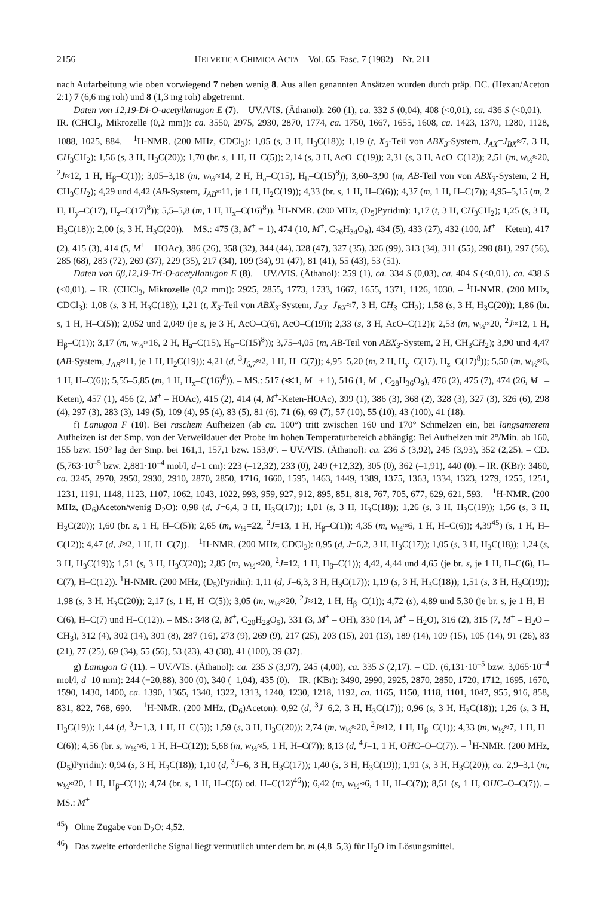2156 HELVETICA CHIMICA ACTA – Vol. 65. Fasc. 7 (1982) – Nr. 211
nach Aufarbeitung wie oben vorwiegend 7 neben wenig 8. Aus allen genannten Ansätzen wurden durch präp. DC. (Hexan/Aceton 2:1) 7 (6,6 mg roh) und 8 (1,3 mg roh) abgetrennt.
Daten von 12,19-Di-O-acetyllanugon E (7). – UV./VIS. (Äthanol): 260 (1), ca. 332 S (0,04), 408 (<0,01), ca. 436 S (<0,01). – IR. (CHCl<sub>3</sub>, Mikrozelle (0,2 mm)): ca. 3550, 2975, 2930, 2870, 1774, ca. 1750, 1667, 1655, 1608, ca. 1423, 1370, 1280, 1128, 1088, 1025, 884. – <sup>1</sup>H-NMR. (200 MHz, CDCl<sub>3</sub>): 1,05 (s, 3 H, H<sub>3</sub>C(18)); 1,19 (t, X<sub>3</sub>-Teil von ABX<sub>3</sub>-System, J<sub>AX</sub>=J<sub>BX</sub>≈7, 3 H, CH<sub>3</sub>CH<sub>2</sub>); 1,56 (s, 3 H, H<sub>3</sub>C(20)); 1,70 (br. s, 1 H, H–C(5)); 2,14 (s, 3 H, AcO–C(19)); 2,31 (s, 3 H, AcO–C(12)); 2,51 (m, w<sub>½</sub>≈20, <sup>2</sup>J≈12, 1 H, H<sub>β</sub>–C(1)); 3,05–3,18 (m, w<sub>½</sub>≈14, 2 H, H<sub>a</sub>–C(15), H<sub>b</sub>–C(15)<sup>8</sup>)); 3,60–3,90 (m, AB-Teil von von ABX<sub>3</sub>-System, 2 H, CH<sub>3</sub>CH<sub>2</sub>); 4,29 und 4,42 (AB-System, J<sub>AB</sub>≈11, je 1 H, H<sub>2</sub>C(19)); 4,33 (br. s, 1 H, H–C(6)); 4,37 (m, 1 H, H–C(7)); 4,95–5,15 (m, 2 H, H<sub>y</sub>–C(17), H<sub>z</sub>–C(17)<sup>8</sup>)); 5,5–5,8 (m, 1 H, H<sub>x</sub>–C(16)<sup>8</sup>)). <sup>1</sup>H-NMR. (200 MHz, (D<sub>5</sub>)Pyridin): 1,17 (t, 3 H, CH<sub>3</sub>CH<sub>2</sub>); 1,25 (s, 3 H, H<sub>3</sub>C(18)); 2,00 (s, 3 H, H<sub>3</sub>C(20)). – MS.: 475 (3, M<sup>+</sup> + 1), 474 (10, M<sup>+</sup>, C<sub>26</sub>H<sub>34</sub>O<sub>8</sub>), 434 (5), 433 (27), 432 (100, M<sup>+</sup> – Keten), 417 (2), 415 (3), 414 (5, M<sup>+</sup> – HOAc), 386 (26), 358 (32), 344 (44), 328 (47), 327 (35), 326 (99), 313 (34), 311 (55), 298 (81), 297 (56), 285 (68), 283 (72), 269 (37), 229 (35), 217 (34), 109 (34), 91 (47), 81 (41), 55 (43), 53 (51).
Daten von 6β,12,19-Tri-O-acetyllanugon E (8). – UV./VIS. (Äthanol): 259 (1), ca. 334 S (0,03), ca. 404 S (<0,01), ca. 438 S (<0,01). – IR. (CHCl<sub>3</sub>, Mikrozelle (0,2 mm)): 2925, 2855, 1773, 1733, 1667, 1655, 1371, 1126, 1030. – <sup>1</sup>H-NMR. (200 MHz, CDCl<sub>3</sub>): 1,08 (s, 3 H, H<sub>3</sub>C(18)); 1,21 (t, X<sub>3</sub>-Teil von ABX<sub>3</sub>-System, J<sub>AX</sub>=J<sub>BX</sub>≈7, 3 H, CH<sub>3</sub>–CH<sub>2</sub>); 1,58 (s, 3 H, H<sub>3</sub>C(20)); 1,86 (br. s, 1 H, H–C(5)); 2,052 und 2,049 (je s, je 3 H, AcO–C(6), AcO–C(19)); 2,33 (s, 3 H, AcO–C(12)); 2,53 (m, w<sub>½</sub>≈20, <sup>2</sup>J≈12, 1 H, H<sub>β</sub>–C(1)); 3,17 (m, w<sub>½</sub>≈16, 2 H, H<sub>a</sub>–C(15), H<sub>b</sub>–C(15)<sup>8</sup>)); 3,75–4,05 (m, AB-Teil von ABX<sub>3</sub>-System, 2 H, CH<sub>3</sub>CH<sub>2</sub>); 3,90 und 4,47 (AB-System, J<sub>AB</sub>≈11, je 1 H, H<sub>2</sub>C(19)); 4,21 (d, <sup>3</sup>J<sub>6,7</sub>≈2, 1 H, H–C(7)); 4,95–5,20 (m, 2 H, H<sub>y</sub>–C(17), H<sub>z</sub>–C(17)<sup>8</sup>)); 5,50 (m, w<sub>½</sub>≈6, 1 H, H–C(6)); 5,55–5,85 (m, 1 H, H<sub>x</sub>–C(16)<sup>8</sup>)). – MS.: 517 (≪1, M<sup>+</sup> + 1), 516 (1, M<sup>+</sup>, C<sub>28</sub>H<sub>36</sub>O<sub>9</sub>), 476 (2), 475 (7), 474 (26, M<sup>+</sup> – Keten), 457 (1), 456 (2, M<sup>+</sup> – HOAc), 415 (2), 414 (4, M<sup>+</sup>-Keten-HOAc), 399 (1), 386 (3), 368 (2), 328 (3), 327 (3), 326 (6), 298 (4), 297 (3), 283 (3), 149 (5), 109 (4), 95 (4), 83 (5), 81 (6), 71 (6), 69 (7), 57 (10), 55 (10), 43 (100), 41 (18).
f) Lanugon F (10). Bei raschem Aufheizen (ab ca. 100°) tritt zwischen 160 und 170° Schmelzen ein, bei langsamerem Aufheizen ist der Smp. von der Verweildauer der Probe im hohen Temperaturbereich abhängig: Bei Aufheizen mit 2°/Min. ab 160, 155 bzw. 150° lag der Smp. bei 161,1, 157,1 bzw. 153,0°. – UV./VIS. (Äthanol): ca. 236 S (3,92), 245 (3,93), 352 (2,25). – CD. (5,763·10<sup>–5</sup> bzw. 2,881·10<sup>–4</sup> mol/l, d=1 cm): 223 (–12,32), 233 (0), 249 (+12,32), 305 (0), 362 (–1,91), 440 (0). – IR. (KBr): 3460, ca. 3245, 2970, 2950, 2930, 2910, 2870, 2850, 1716, 1660, 1595, 1463, 1449, 1389, 1375, 1363, 1334, 1323, 1279, 1255, 1251, 1231, 1191, 1148, 1123, 1107, 1062, 1043, 1022, 993, 959, 927, 912, 895, 851, 818, 767, 705, 677, 629, 621, 593. – <sup>1</sup>H-NMR. (200 MHz, (D<sub>6</sub>)Aceton/wenig D<sub>2</sub>O): 0,98 (d, J=6,4, 3 H, H<sub>3</sub>C(17)); 1,01 (s, 3 H, H<sub>3</sub>C(18)); 1,26 (s, 3 H, H<sub>3</sub>C(19)); 1,56 (s, 3 H, H<sub>3</sub>C(20)); 1,60 (br. s, 1 H, H–C(5)); 2,65 (m, w<sub>½</sub>=22, <sup>2</sup>J=13, 1 H, H<sub>β</sub>–C(1)); 4,35 (m, w<sub>½</sub>≈6, 1 H, H–C(6)); 4,39<sup>45</sup>) (s, 1 H, H–C(12)); 4,47 (d, J≈2, 1 H, H–C(7)). – <sup>1</sup>H-NMR. (200 MHz, CDCl<sub>3</sub>): 0,95 (d, J=6,2, 3 H, H<sub>3</sub>C(17)); 1,05 (s, 3 H, H<sub>3</sub>C(18)); 1,24 (s, 3 H, H<sub>3</sub>C(19)); 1,51 (s, 3 H, H<sub>3</sub>C(20)); 2,85 (m, w<sub>½</sub>≈20, <sup>2</sup>J=12, 1 H, H<sub>β</sub>–C(1)); 4,42, 4,44 und 4,65 (je br. s, je 1 H, H–C(6), H–C(7), H–C(12)). <sup>1</sup>H-NMR. (200 MHz, (D<sub>5</sub>)Pyridin): 1,11 (d, J=6,3, 3 H, H<sub>3</sub>C(17)); 1,19 (s, 3 H, H<sub>3</sub>C(18)); 1,51 (s, 3 H, H<sub>3</sub>C(19)); 1,98 (s, 3 H, H<sub>3</sub>C(20)); 2,17 (s, 1 H, H–C(5)); 3,05 (m, w<sub>½</sub>≈20, <sup>2</sup>J≈12, 1 H, H<sub>β</sub>–C(1)); 4,72 (s), 4,89 und 5,30 (je br. s, je 1 H, H–C(6), H–C(7) und H–C(12)). – MS.: 348 (2, M<sup>+</sup>, C<sub>20</sub>H<sub>28</sub>O<sub>5</sub>), 331 (3, M<sup>+</sup> – OH), 330 (14, M<sup>+</sup> – H<sub>2</sub>O), 316 (2), 315 (7, M<sup>+</sup> – H<sub>2</sub>O – CH<sub>3</sub>), 312 (4), 302 (14), 301 (8), 287 (16), 273 (9), 269 (9), 217 (25), 203 (15), 201 (13), 189 (14), 109 (15), 105 (14), 91 (26), 83 (21), 77 (25), 69 (34), 55 (56), 53 (23), 43 (38), 41 (100), 39 (37).
g) Lanugon G (11). – UV./VIS. (Äthanol): ca. 235 S (3,97), 245 (4,00), ca. 335 S (2,17). – CD. (6,131·10<sup>–5</sup> bzw. 3,065·10<sup>–4</sup> mol/l, d=10 mm): 244 (+20,88), 300 (0), 340 (–1,04), 435 (0). – IR. (KBr): 3490, 2990, 2925, 2870, 2850, 1720, 1712, 1695, 1670, 1590, 1430, 1400, ca. 1390, 1365, 1340, 1322, 1313, 1240, 1230, 1218, 1192, ca. 1165, 1150, 1118, 1101, 1047, 955, 916, 858, 831, 822, 768, 690. – <sup>1</sup>H-NMR. (200 MHz, (D<sub>6</sub>)Aceton): 0,92 (d, <sup>3</sup>J=6,2, 3 H, H<sub>3</sub>C(17)); 0,96 (s, 3 H, H<sub>3</sub>C(18)); 1,26 (s, 3 H, H<sub>3</sub>C(19)); 1,44 (d, <sup>3</sup>J=1,3, 1 H, H–C(5)); 1,59 (s, 3 H, H<sub>3</sub>C(20)); 2,74 (m, w<sub>½</sub>≈20, <sup>2</sup>J≈12, 1 H, H<sub>β</sub>–C(1)); 4,33 (m, w<sub>½</sub>≈7, 1 H, H–C(6)); 4,56 (br. s, w<sub>½</sub>≈6, 1 H, H–C(12)); 5,68 (m, w<sub>½</sub>≈5, 1 H, H–C(7)); 8,13 (d, <sup>4</sup>J=1, 1 H, OHC–O–C(7)). – <sup>1</sup>H-NMR. (200 MHz, (D<sub>5</sub>)Pyridin): 0,94 (s, 3 H, H<sub>3</sub>C(18)); 1,10 (d, <sup>3</sup>J=6, 3 H, H<sub>3</sub>C(17)); 1,40 (s, 3 H, H<sub>3</sub>C(19)); 1,91 (s, 3 H, H<sub>3</sub>C(20)); ca. 2,9–3,1 (m, w<sub>½</sub>≈20, 1 H, H<sub>β</sub>–C(1)); 4,74 (br. s, 1 H, H–C(6) od. H–C(12)<sup>46</sup>)); 6,42 (m, w<sub>½</sub>≈6, 1 H, H–C(7)); 8,51 (s, 1 H, OHC–O–C(7)). – MS.: M<sup>+</sup>
<sup>45</sup>) Ohne Zugabe von D<sub>2</sub>O: 4,52.
<sup>46</sup>) Das zweite erforderliche Signal liegt vermutlich unter dem br. m (4,8–5,3) für H<sub>2</sub>O im Lösungsmittel.